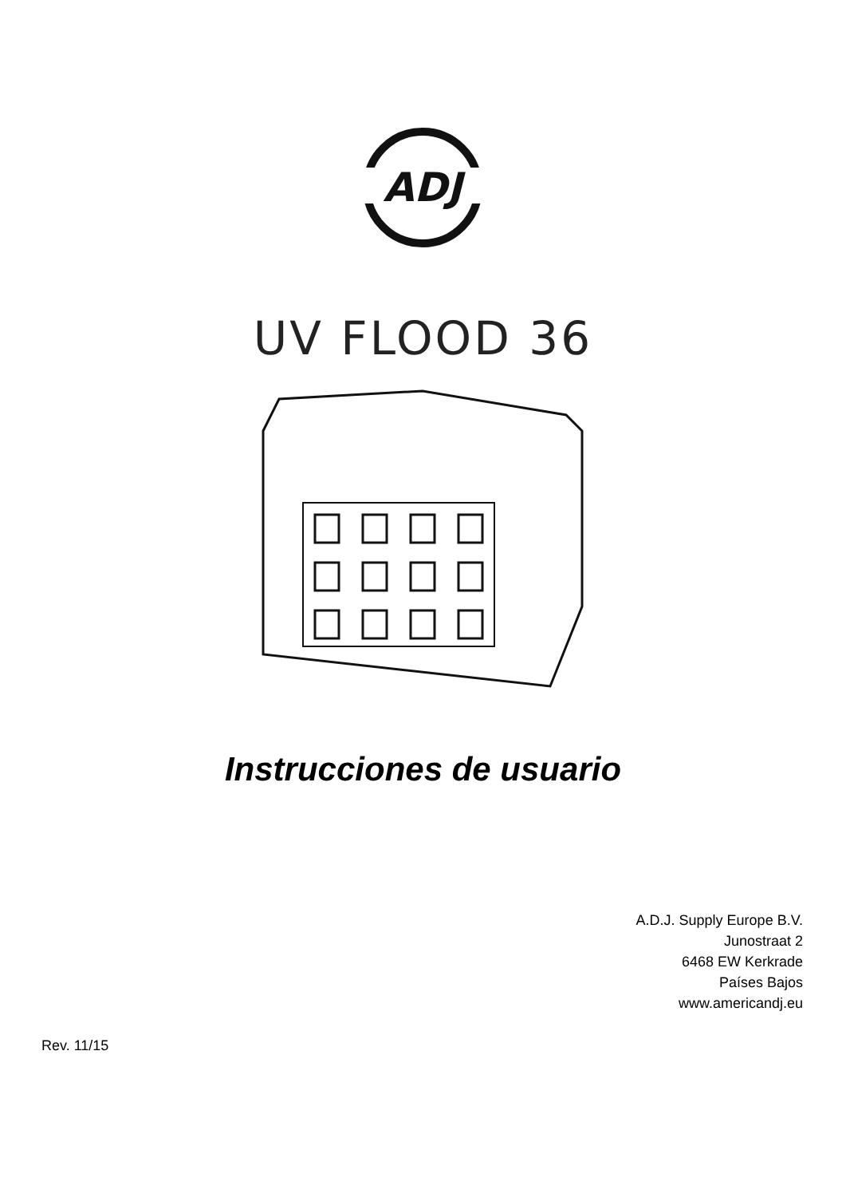ADJ
UV FLOOD 36
Instrucciones de usuario
A.D.J. Supply Europe B.V.
Junostraat 2
6468 EW Kerkrade
Países Bajos
www.americandj.eu
Rev. 11/15